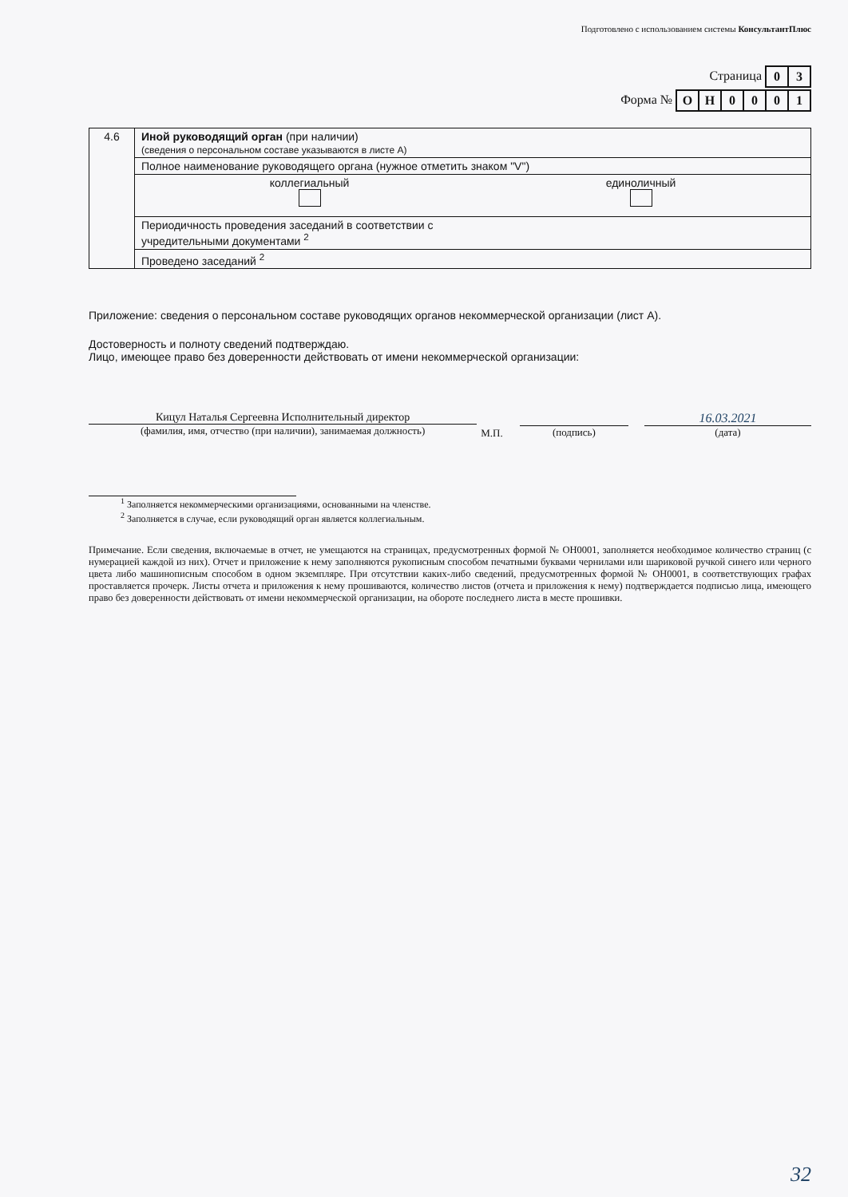Подготовлено с использованием системы КонсультантПлюс
Страница
| 0 | 3 |
Форма №
| О | Н | 0 | 0 | 0 | 1 |
| 4.6 | Иной руководящий орган (при наличии) (сведения о персональном составе указываются в листе А) |
| | Полное наименование руководящего органа (нужное отметить знаком "V") |
| | коллегиальный единоличный |
| | Периодичность проведения заседаний в соответствии с учредительными документами <sup>2</sup> |
| | Проведено заседаний <sup>2</sup> |
Приложение: сведения о персональном составе руководящих органов некоммерческой организации (лист А).
Достоверность и полноту сведений подтверждаю.
Лицо, имеющее право без доверенности действовать от имени некоммерческой организации:
Кицул Наталья Сергеевна Исполнительный директор
(фамилия, имя, отчество (при наличии), занимаемая должность)
М.П.
(подпись)
16.03.2021
(дата)
<sup>1</sup> Заполняется некоммерческими организациями, основанными на членстве.
<sup>2</sup> Заполняется в случае, если руководящий орган является коллегиальным.
Примечание. Если сведения, включаемые в отчет, не умещаются на страницах, предусмотренных формой № ОН0001, заполняется необходимое количество страниц (с нумерацией каждой из них). Отчет и приложение к нему заполняются рукописным способом печатными буквами чернилами или шариковой ручкой синего или черного цвета либо машинописным способом в одном экземпляре. При отсутствии каких-либо сведений, предусмотренных формой № ОН0001, в соответствующих графах проставляется прочерк. Листы отчета и приложения к нему прошиваются, количество листов (отчета и приложения к нему) подтверждается подписью лица, имеющего право без доверенности действовать от имени некоммерческой организации, на обороте последнего листа в месте прошивки.
32